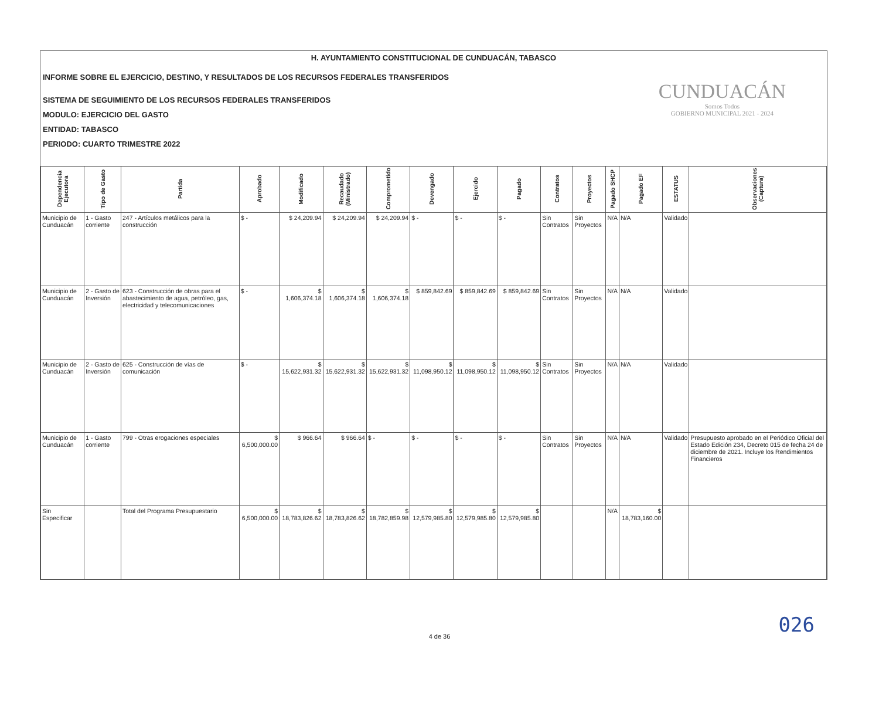H. AYUNTAMIENTO CONSTITUCIONAL DE CUNDUACÁN, TABASCO
INFORME SOBRE EL EJERCICIO, DESTINO, Y RESULTADOS DE LOS RECURSOS FEDERALES TRANSFERIDOS
SISTEMA DE SEGUIMIENTO DE LOS RECURSOS FEDERALES TRANSFERIDOS
MODULO: EJERCICIO DEL GASTO
ENTIDAD: TABASCO
PERIODO: CUARTO TRIMESTRE 2022
CUNDUACÁN
Somos Todos
GOBIERNO MUNICIPAL 2021 - 2024
| Dependencia Ejecutora | Tipo de Gasto | Partida | Aprobado | Modificado | Recaudado (Ministrado) | Comprometido | Devengado | Ejercido | Pagado | Contratos | Proyectos | Pagado SHCP | Pagado EF | ESTATUS | Observaciones (Captura) |
| --- | --- | --- | --- | --- | --- | --- | --- | --- | --- | --- | --- | --- | --- | --- | --- |
| Municipio de Cunduacán | 1 - Gasto corriente | 247 - Artículos metálicos para la construcción | $ - | $ 24,209.94 | $ 24,209.94 | $ 24,209.94 | $ - | $ - | $ - | Sin Contratos | Sin Proyectos | N/A | N/A | Validado | |
| Municipio de Cunduacán | 2 - Gasto de Inversión | 623 - Construcción de obras para el abastecimiento de agua, petróleo, gas, electricidad y telecomunicaciones | $ - | $ 1,606,374.18 | $ 1,606,374.18 | $ 1,606,374.18 | $ 859,842.69 | $ 859,842.69 | $ 859,842.69 | Sin Contratos | Sin Proyectos | N/A | N/A | Validado | |
| Municipio de Cunduacán | 2 - Gasto de Inversión | 625 - Construcción de vías de comunicación | $ - | $ 15,622,931.32 | $ 15,622,931.32 | $ 15,622,931.32 | $ 11,098,950.12 | $ 11,098,950.12 | $ 11,098,950.12 | Sin Contratos | Sin Proyectos | N/A | N/A | Validado | |
| Municipio de Cunduacán | 1 - Gasto corriente | 799 - Otras erogaciones especiales | $ 6,500,000.00 | $ 966.64 | $ 966.64 | $ - | $ - | $ - | $ - | Sin Contratos | Sin Proyectos | N/A | N/A | Validado | Presupuesto aprobado en el Periódico Oficial del Estado Edición 234, Decreto 015 de fecha 24 de diciembre de 2021. Incluye los Rendimientos Financieros |
| Sin Especificar | | Total del Programa Presupuestario | $ 6,500,000.00 | $ 18,783,826.62 | $ 18,783,826.62 | $ 18,782,859.98 | $ 12,579,985.80 | $ 12,579,985.80 | $ 12,579,985.80 | | | N/A | $ 18,783,160.00 | | |
026
4 de 36